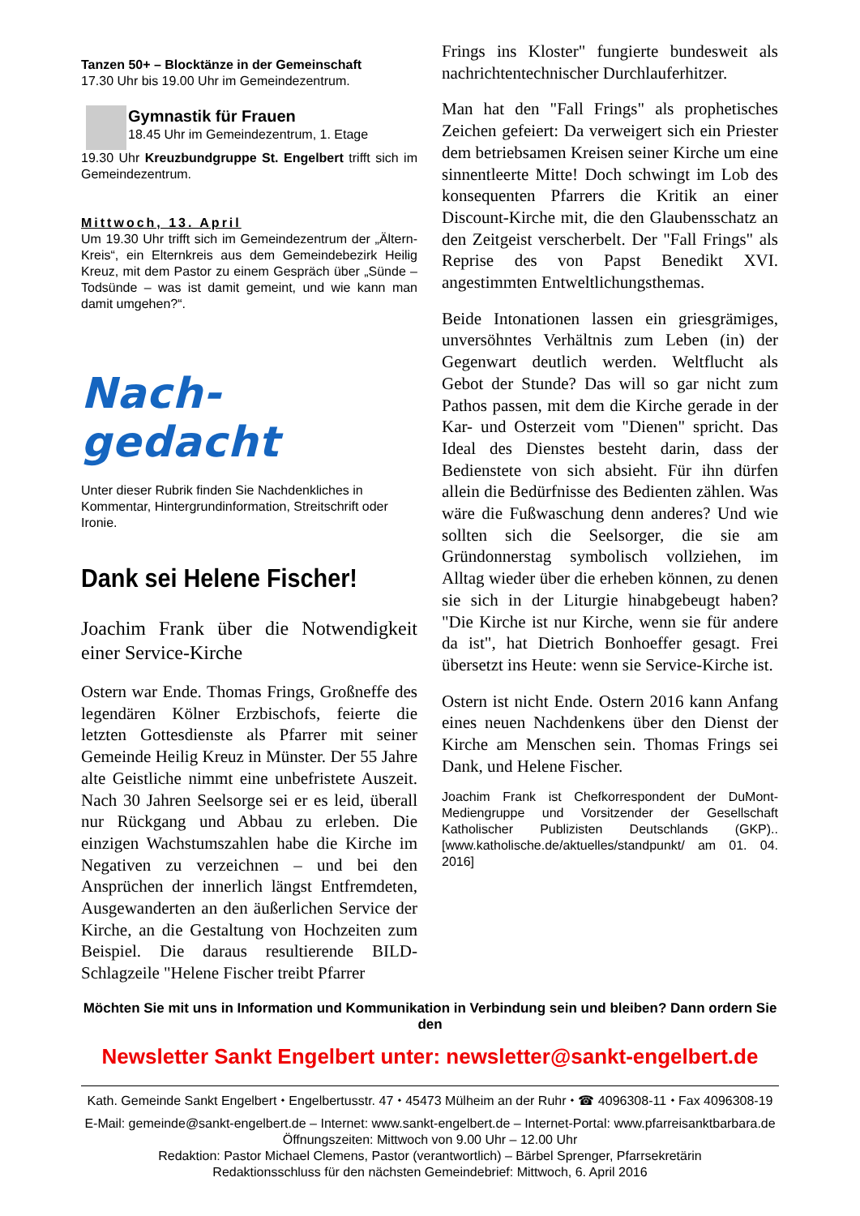Tanzen 50+ – Blocktänze in der Gemeinschaft
17.30 Uhr bis 19.00 Uhr im Gemeindezentrum.
Gymnastik für Frauen
18.45 Uhr im Gemeindezentrum, 1. Etage
19.30 Uhr Kreuzbundgruppe St. Engelbert trifft sich im Gemeindezentrum.
Mittwoch, 13. April
Um 19.30 Uhr trifft sich im Gemeindezentrum der „Ältern-Kreis“, ein Elternkreis aus dem Gemeindebezirk Heilig Kreuz, mit dem Pastor zu einem Gespräch über „Sünde – Todsünde – was ist damit gemeint, und wie kann man damit umgehen?“.
Nach-gedacht
Unter dieser Rubrik finden Sie Nachdenkliches in Kommentar, Hintergrundinformation, Streitschrift oder Ironie.
Dank sei Helene Fischer!
Joachim Frank über die Notwendigkeit einer Service-Kirche
Ostern war Ende. Thomas Frings, Großneffe des legendären Kölner Erzbischofs, feierte die letzten Gottesdienste als Pfarrer mit seiner Gemeinde Heilig Kreuz in Münster. Der 55 Jahre alte Geistliche nimmt eine unbefristete Auszeit. Nach 30 Jahren Seelsorge sei er es leid, überall nur Rückgang und Abbau zu erleben. Die einzigen Wachstumszahlen habe die Kirche im Negativen zu verzeichnen – und bei den Ansprüchen der innerlich längst Entfremdeten, Ausgewanderten an den äußerlichen Service der Kirche, an die Gestaltung von Hochzeiten zum Beispiel. Die daraus resultierende BILD-Schlagzeile "Helene Fischer treibt Pfarrer
Frings ins Kloster" fungierte bundesweit als nachrichtentechnischer Durchlauferhitzer.
Man hat den "Fall Frings" als prophetisches Zeichen gefeiert: Da verweigert sich ein Priester dem betriebsamen Kreisen seiner Kirche um eine sinnentleerte Mitte! Doch schwingt im Lob des konsequenten Pfarrers die Kritik an einer Discount-Kirche mit, die den Glaubensschatz an den Zeitgeist verscherbelt. Der "Fall Frings" als Reprise des von Papst Benedikt XVI. angestimmten Entweltlichungsthemas.
Beide Intonationen lassen ein griesgrämiges, unversöhntes Verhältnis zum Leben (in) der Gegenwart deutlich werden. Weltflucht als Gebot der Stunde? Das will so gar nicht zum Pathos passen, mit dem die Kirche gerade in der Kar- und Osterzeit vom "Dienen" spricht. Das Ideal des Dienstes besteht darin, dass der Bedienstete von sich absieht. Für ihn dürfen allein die Bedürfnisse des Bedienten zählen. Was wäre die Fußwaschung denn anderes? Und wie sollten sich die Seelsorger, die sie am Gründonnerstag symbolisch vollziehen, im Alltag wieder über die erheben können, zu denen sie sich in der Liturgie hinabgebeugt haben? "Die Kirche ist nur Kirche, wenn sie für andere da ist", hat Dietrich Bonhoeffer gesagt. Frei übersetzt ins Heute: wenn sie Service-Kirche ist.
Ostern ist nicht Ende. Ostern 2016 kann Anfang eines neuen Nachdenkens über den Dienst der Kirche am Menschen sein. Thomas Frings sei Dank, und Helene Fischer.
Joachim Frank ist Chefkorrespondent der DuMont-Mediengruppe und Vorsitzender der Gesellschaft Katholischer Publizisten Deutschlands (GKP).. [www.katholische.de/aktuelles/standpunkt/ am 01. 04. 2016]
Möchten Sie mit uns in Information und Kommunikation in Verbindung sein und bleiben? Dann ordern Sie den
Newsletter Sankt Engelbert unter: newsletter@sankt-engelbert.de
Kath. Gemeinde Sankt Engelbert ⬩ Engelbertusstr. 47 ⬩ 45473 Mülheim an der Ruhr ⬩ ☎ 4096308-11 ⬩ Fax 4096308-19
E-Mail: gemeinde@sankt-engelbert.de – Internet: www.sankt-engelbert.de – Internet-Portal: www.pfarreisanktbarbara.de
Öffnungszeiten: Mittwoch von 9.00 Uhr – 12.00 Uhr
Redaktion: Pastor Michael Clemens, Pastor (verantwortlich) – Bärbel Sprenger, Pfarrsekretärin
Redaktionsschluss für den nächsten Gemeindebrief: Mittwoch, 6. April 2016